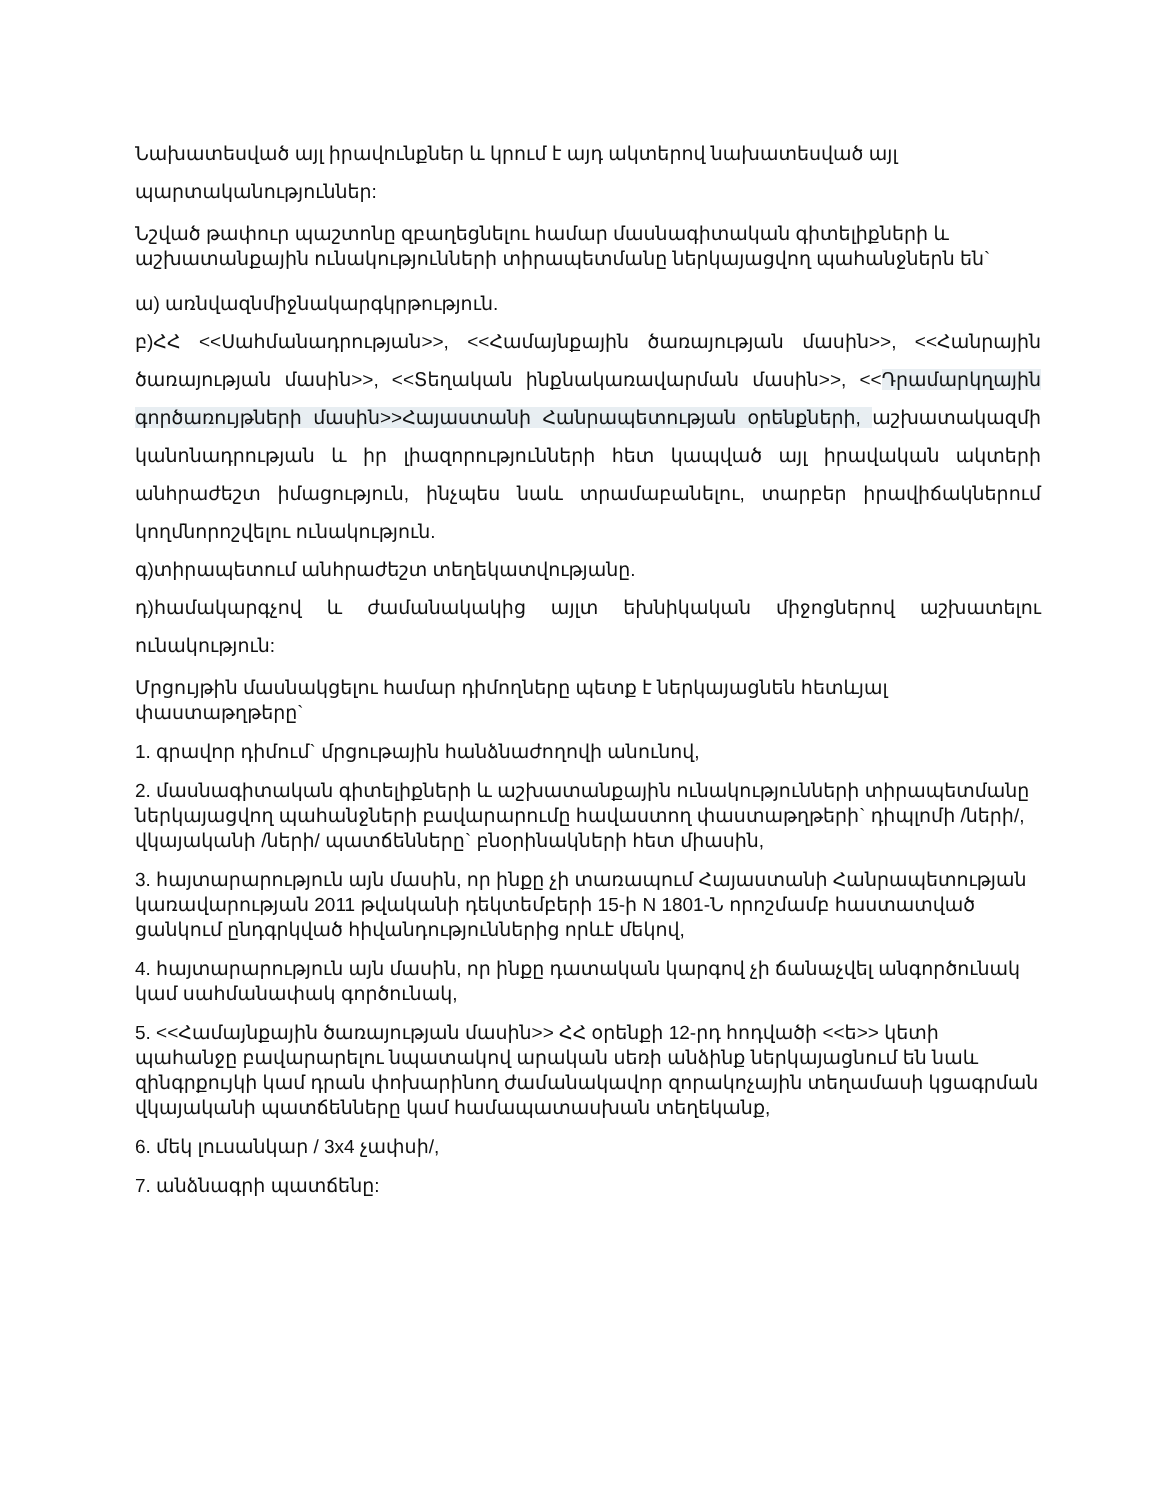Նախատեսված այլ իրավունքներ և կրում է այդ ակտերով նախատեսված այլ
պարտականություններ:
Նշված թափուր պաշտոնը զբաղեցնելու համար մասնագիտական գիտելիքների և աշխատանքային ունակությունների տիրապետմանը ներկայացվող պահանջներն են`
ա) առնվազնմիջնակարգկրթություն.
բ)ՀՀ <<Սահմանադրության>>, <<Համայնքային ծառայության մասին>>, <<Հանրային ծառայության մասին>>, <<Տեղական ինքնակառավարման մասին>>, <<Դրամարկղային գործառույթների մասին>>Հայաստանի Հանրապետության օրենքների, աշխատակազմի կանոնադրության և իր լիազորությունների հետ կապված այլ իրավական ակտերի անհրաժեշտ իմացություն, ինչպես նաև տրամաբանելու, տարբեր իրավիճակներում կողմնորոշվելու ունակություն.
գ)տիրապետում անհրաժեշտ տեղեկատվությանը.
դ)համակարգչով և ժամանակակից այլտ եխնիկական միջոցներով աշխատելու ունակություն:
Մրցույթին մասնակցելու համար դիմողները պետք է ներկայացնեն հետևյալ փաստաթղթերը`
1. գրավոր դիմում` մրցութային հանձնաժողովի անունով,
2. մասնագիտական գիտելիքների և աշխատանքային ունակությունների տիրապետմանը ներկայացվող պահանջների բավարարումը հավաստող փաստաթղթերի` դիպլոմի /ների/, վկայականի /ների/ պատճենները` բնօրինակների հետ միասին,
3. հայտարարություն այն մասին, որ ինքը չի տառապում Հայաստանի Հանրապետության կառավարության 2011 թվականի դեկտեմբերի 15-ի N 1801-Ն որոշմամբ հաստատված ցանկում ընդգրկված հիվանդություններից որևէ մեկով,
4. հայտարարություն այն մասին, որ ինքը դատական կարգով չի ճանաչվել անգործունակ կամ սահմանափակ գործունակ,
5. <<Համայնքային ծառայության մասին>> ՀՀ օրենքի 12-րդ հոդվածի <<ե>> կետի պահանջը բավարարելու նպատակով արական սեռի անձինք ներկայացնում են նաև զինգրքույկի կամ դրան փոխարինող ժամանակավոր զորակոչային տեղամասի կցագրման վկայականի պատճենները կամ համապատասխան տեղեկանք,
6. մեկ լուսանկար / 3x4 չափսի/,
7. անձնագրի պատճենը: